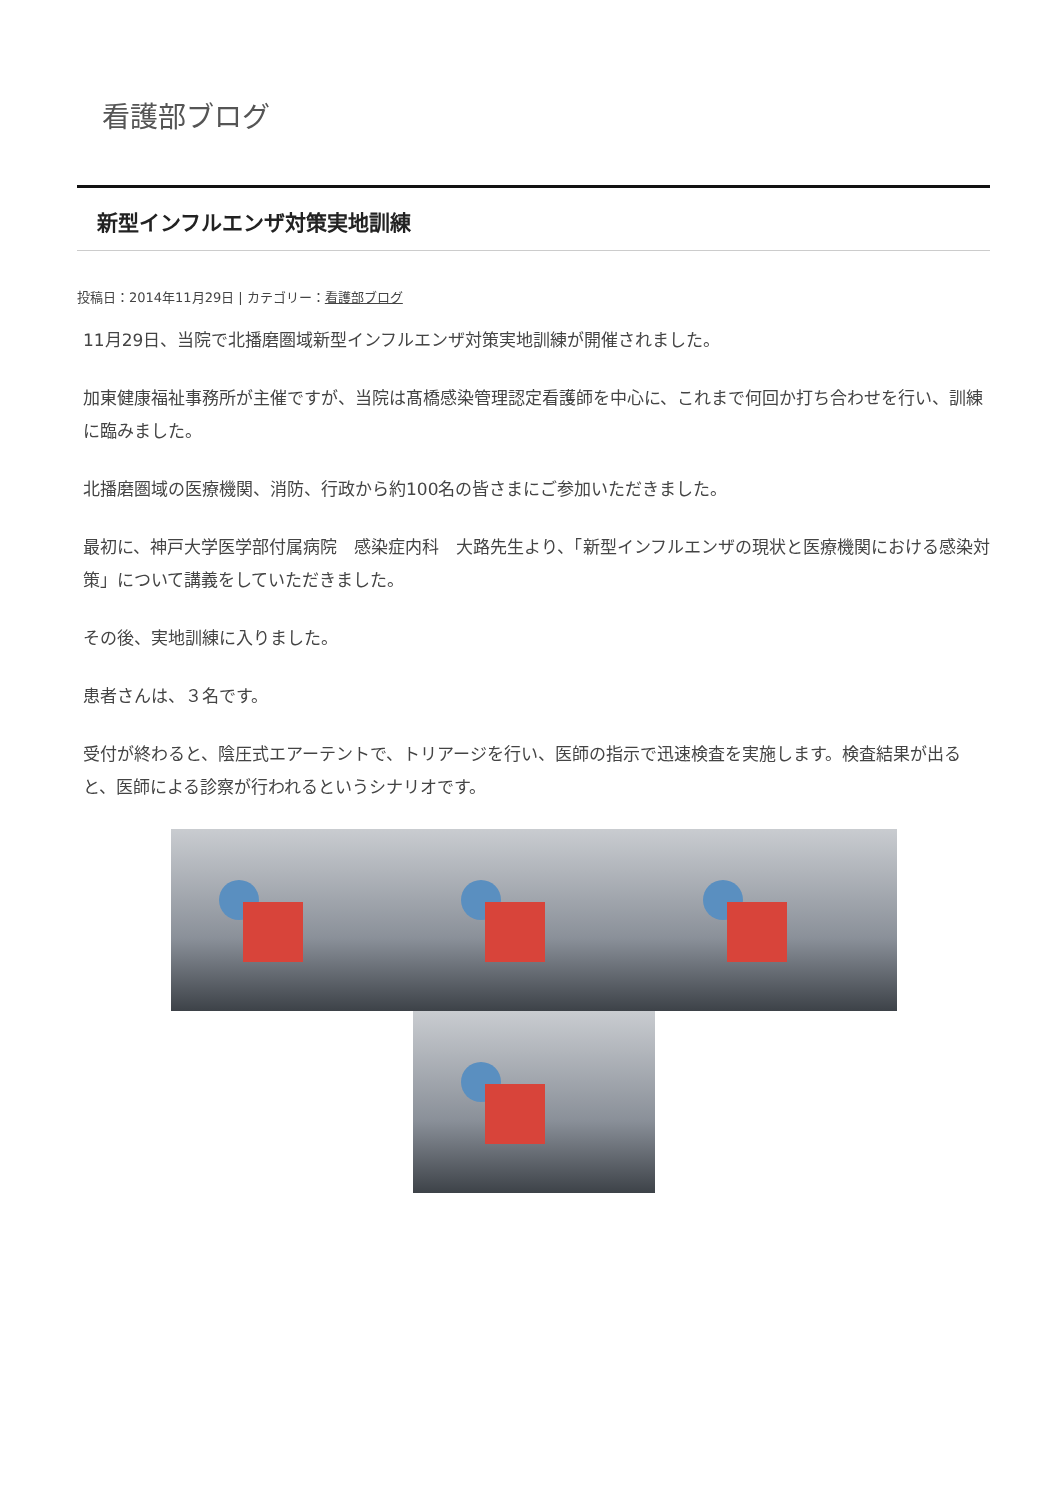看護部ブログ
新型インフルエンザ対策実地訓練
投稿日：2014年11月29日 | カテゴリー：看護部ブログ
11月29日、当院で北播磨圏域新型インフルエンザ対策実地訓練が開催されました。
加東健康福祉事務所が主催ですが、当院は髙橋感染管理認定看護師を中心に、これまで何回か打ち合わせを行い、訓練に臨みました。
北播磨圏域の医療機関、消防、行政から約100名の皆さまにご参加いただきました。
最初に、神戸大学医学部付属病院　感染症内科　大路先生より、「新型インフルエンザの現状と医療機関における感染対策」について講義をしていただきました。
その後、実地訓練に入りました。
患者さんは、３名です。
受付が終わると、陰圧式エアーテントで、トリアージを行い、医師の指示で迅速検査を実施します。検査結果が出ると、医師による診察が行われるというシナリオです。